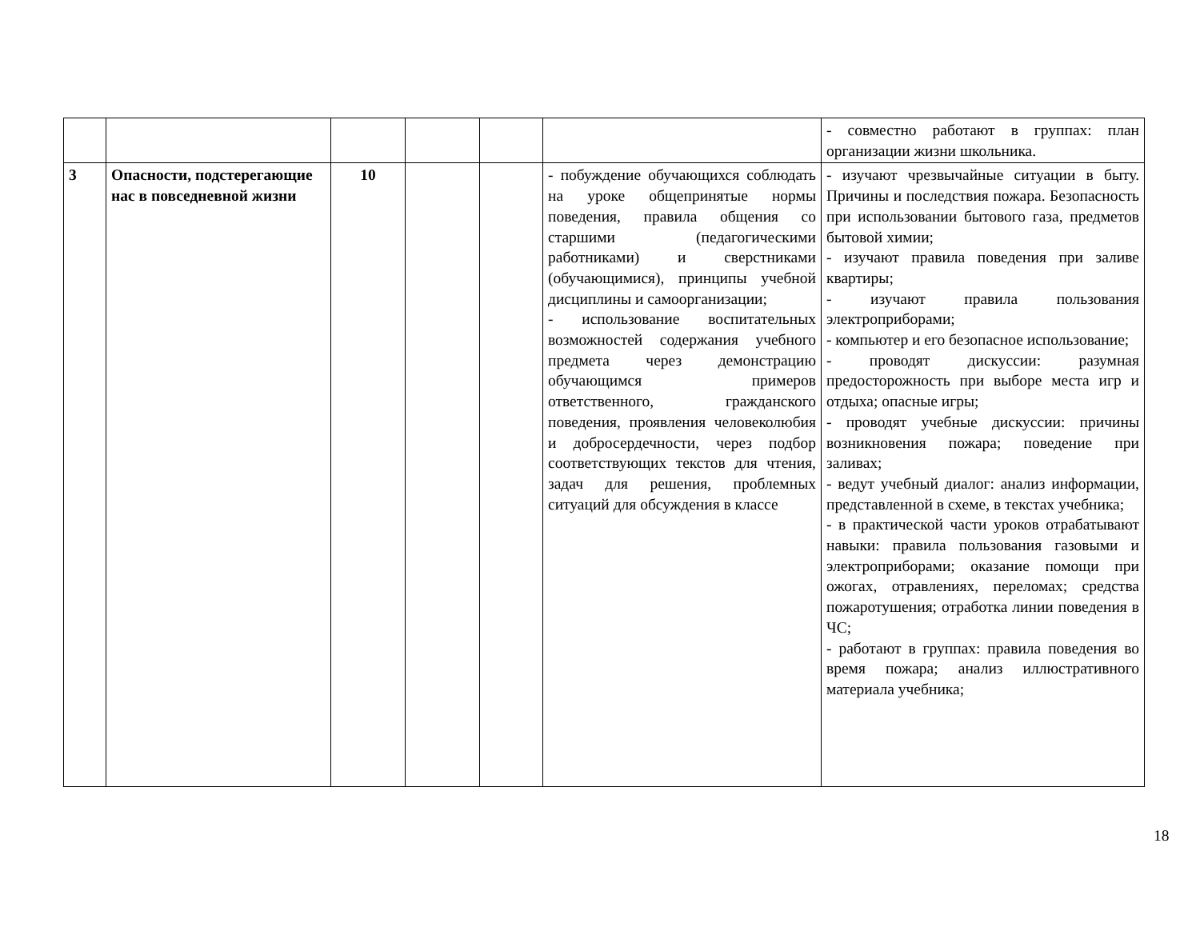| | | | | | | - совместно работают в группах: план организации жизни школьника. |
| 3 | Опасности, подстерегающие нас в повседневной жизни | 10 | | | - побуждение обучающихся соблюдать на уроке общепринятые нормы поведения, правила общения со старшими (педагогическими работниками) и сверстниками (обучающимися), принципы учебной дисциплины и самоорганизации; - использование воспитательных возможностей содержания учебного предмета через демонстрацию обучающимся примеров ответственного, гражданского поведения, проявления человеколюбия и добросердечности, через подбор соответствующих текстов для чтения, задач для решения, проблемных ситуаций для обсуждения в классе | - изучают чрезвычайные ситуации в быту. Причины и последствия пожара. Безопасность при использовании бытового газа, предметов бытовой химии; - изучают правила поведения при заливе квартиры; - изучают правила пользования электроприборами; - компьютер и его безопасное использование; - проводят дискуссии: разумная предосторожность при выборе места игр и отдыха; опасные игры; - проводят учебные дискуссии: причины возникновения пожара; поведение при заливах; - ведут учебный диалог: анализ информации, представленной в схеме, в текстах учебника; - в практической части уроков отрабатывают навыки: правила пользования газовыми и электроприборами; оказание помощи при ожогах, отравлениях, переломах; средства пожаротушения; отработка линии поведения в ЧС; - работают в группах: правила поведения во время пожара; анализ иллюстративного материала учебника; |
18